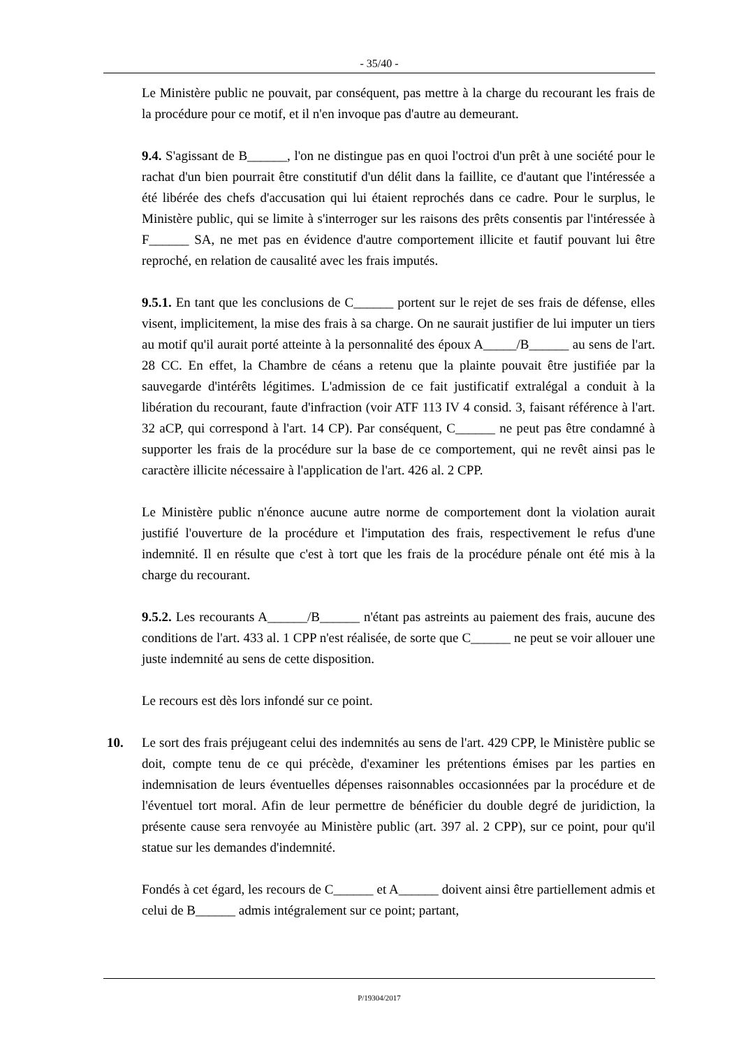- 35/40 -
Le Ministère public ne pouvait, par conséquent, pas mettre à la charge du recourant les frais de la procédure pour ce motif, et il n'en invoque pas d'autre au demeurant.
9.4. S'agissant de B______, l'on ne distingue pas en quoi l'octroi d'un prêt à une société pour le rachat d'un bien pourrait être constitutif d'un délit dans la faillite, ce d'autant que l'intéressée a été libérée des chefs d'accusation qui lui étaient reprochés dans ce cadre. Pour le surplus, le Ministère public, qui se limite à s'interroger sur les raisons des prêts consentis par l'intéressée à F______ SA, ne met pas en évidence d'autre comportement illicite et fautif pouvant lui être reproché, en relation de causalité avec les frais imputés.
9.5.1. En tant que les conclusions de C______ portent sur le rejet de ses frais de défense, elles visent, implicitement, la mise des frais à sa charge. On ne saurait justifier de lui imputer un tiers au motif qu'il aurait porté atteinte à la personnalité des époux A_____/B______ au sens de l'art. 28 CC. En effet, la Chambre de céans a retenu que la plainte pouvait être justifiée par la sauvegarde d'intérêts légitimes. L'admission de ce fait justificatif extralégal a conduit à la libération du recourant, faute d'infraction (voir ATF 113 IV 4 consid. 3, faisant référence à l'art. 32 aCP, qui correspond à l'art. 14 CP). Par conséquent, C______ ne peut pas être condamné à supporter les frais de la procédure sur la base de ce comportement, qui ne revêt ainsi pas le caractère illicite nécessaire à l'application de l'art. 426 al. 2 CPP.
Le Ministère public n'énonce aucune autre norme de comportement dont la violation aurait justifié l'ouverture de la procédure et l'imputation des frais, respectivement le refus d'une indemnité. Il en résulte que c'est à tort que les frais de la procédure pénale ont été mis à la charge du recourant.
9.5.2. Les recourants A______/B______ n'étant pas astreints au paiement des frais, aucune des conditions de l'art. 433 al. 1 CPP n'est réalisée, de sorte que C______ ne peut se voir allouer une juste indemnité au sens de cette disposition.
Le recours est dès lors infondé sur ce point.
10. Le sort des frais préjugeant celui des indemnités au sens de l'art. 429 CPP, le Ministère public se doit, compte tenu de ce qui précède, d'examiner les prétentions émises par les parties en indemnisation de leurs éventuelles dépenses raisonnables occasionnées par la procédure et de l'éventuel tort moral. Afin de leur permettre de bénéficier du double degré de juridiction, la présente cause sera renvoyée au Ministère public (art. 397 al. 2 CPP), sur ce point, pour qu'il statue sur les demandes d'indemnité.
Fondés à cet égard, les recours de C______ et A______ doivent ainsi être partiellement admis et celui de B______ admis intégralement sur ce point; partant,
P/19304/2017